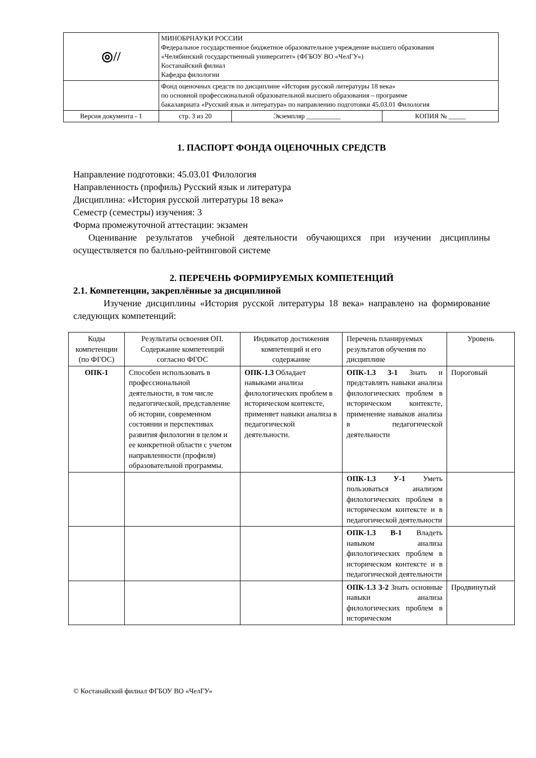| ◎// | МИНОБРНАУКИ РОССИИ Федеральное государственное бюджетное образовательное учреждение высшего образования «Челябинский государственный университет» (ФГБОУ ВО «ЧелГУ») Костанайский филиал Кафедра филологии | | |
| | Фонд оценочных средств по дисциплине «История русской литературы 18 века» по основной профессиональной образовательной высшего образования – программе бакалавриата «Русский язык и литература» по направлению подготовки 45.03.01 Филология | | |
| Версия документа - 1 | стр. 3 из 20 | Экземпляр __________ | КОПИЯ № _____ |
1. ПАСПОРТ ФОНДА ОЦЕНОЧНЫХ СРЕДСТВ
Направление подготовки: 45.03.01 Филология
Направленность (профиль) Русский язык и литература
Дисциплина: «История русской литературы 18 века»
Семестр (семестры) изучения: 3
Форма промежуточной аттестации: экзамен
Оценивание результатов учебной деятельности обучающихся при изучении дисциплины осуществляется по балльно-рейтинговой системе
2. ПЕРЕЧЕНЬ ФОРМИРУЕМЫХ КОМПЕТЕНЦИЙ
2.1. Компетенции, закреплённые за дисциплиной
Изучение дисциплины «История русской литературы 18 века» направлено на формирование следующих компетенций:
| Коды компетенции (по ФГОС) | Результаты освоения ОП. Содержание компетенций согласно ФГОС | Индикатор достижения компетенций и его содержание | Перечень планируемых результатов обучения по дисциплине | Уровень |
| --- | --- | --- | --- | --- |
| ОПК-1 | Способен использовать в профессиональной деятельности, в том числе педагогической, представление об истории, современном состоянии и перспективах развития филологии в целом и ее конкретной области с учетом направленности (профиля) образовательной программы. | ОПК-1.3 Обладает навыками анализа филологических проблем в историческом контексте, применяет навыки анализа в педагогической деятельности. | ОПК-1.3 З-1 Знать и представлять навыки анализа филологических проблем в историческом контексте, применение навыков анализа в педагогической деятельности | Пороговый |
| | | | ОПК-1.3 У-1 Уметь пользоваться анализом филологических проблем в историческом контексте и в педагогической деятельности | |
| | | | ОПК-1.3 В-1 Владеть навыком анализа филологических проблем в историческом контексте и в педагогической деятельности | |
| | | | ОПК-1.3 З-2 Знать основные навыки анализа филологических проблем в историческом | Продвинутый |
© Костанайский филиал ФГБОУ ВО «ЧелГУ»